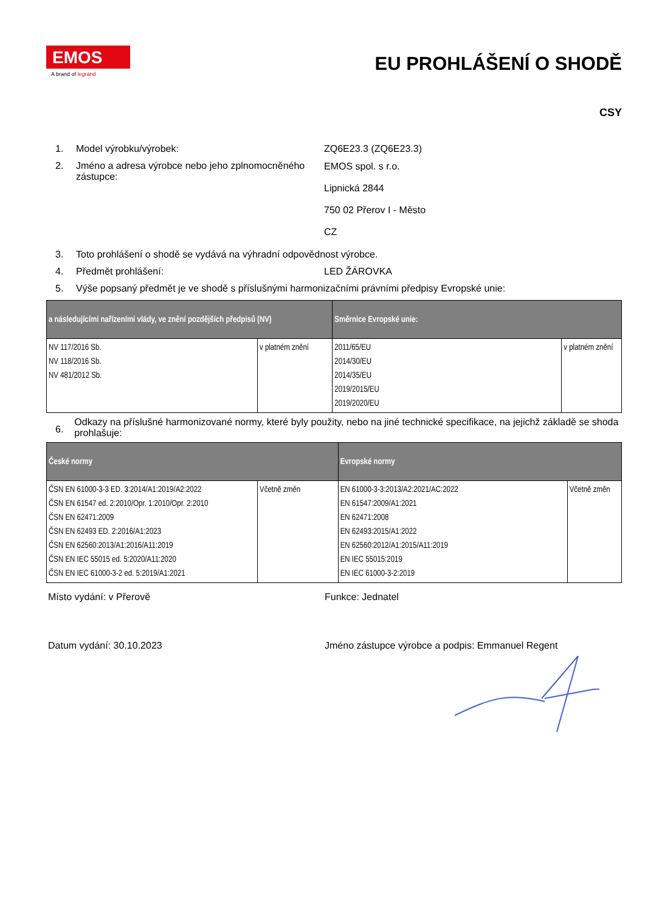EMOS
A brand of legrand
EU PROHLÁŠENÍ O SHODĚ
CSY
1. Model výrobku/výrobek: ZQ6E23.3 (ZQ6E23.3)
2. Jméno a adresa výrobce nebo jeho zplnomocněného zástupce:
EMOS spol. s r.o.
Lipnická 2844
750 02 Přerov I - Město
CZ
3. Toto prohlášení o shodě se vydává na výhradní odpovědnost výrobce.
4. Předmět prohlášení: LED ŽÁROVKA
5. Výše popsaný předmět je ve shodě s příslušnými harmonizačními právními předpisy Evropské unie:
| a následujícími nařízeními vlády, ve znění pozdějších předpisů (NV) | | Směrnice Evropské unie: | |
| --- | --- | --- | --- |
| NV 117/2016 Sb. NV 118/2016 Sb. NV 481/2012 Sb. | v platném znění | 2011/65/EU 2014/30/EU 2014/35/EU 2019/2015/EU 2019/2020/EU | v platném znění |
6.
Odkazy na příslušné harmonizované normy, které byly použity, nebo na jiné technické specifikace, na jejichž základě se shoda prohlašuje:
| České normy | | Evropské normy | |
| --- | --- | --- | --- |
| ČSN EN 61000-3-3 ED. 3:2014/A1:2019/A2:2022 ČSN EN 61547 ed. 2:2010/Opr. 1:2010/Opr. 2:2010 ČSN EN 62471:2009 ČSN EN 62493 ED. 2:2016/A1:2023 ČSN EN 62560:2013/A1:2016/A11:2019 ČSN EN IEC 55015 ed. 5:2020/A11:2020 ČSN EN IEC 61000-3-2 ed. 5:2019/A1:2021 | Včetně změn | EN 61000-3-3:2013/A2:2021/AC:2022 EN 61547:2009/A1:2021 EN 62471:2008 EN 62493:2015/A1:2022 EN 62560:2012/A1:2015/A11:2019 EN IEC 55015:2019 EN IEC 61000-3-2:2019 | Včetně změn |
Místo vydání: v Přerově Funkce: Jednatel
Datum vydání: 30.10.2023 Jméno zástupce výrobce a podpis: Emmanuel Regent